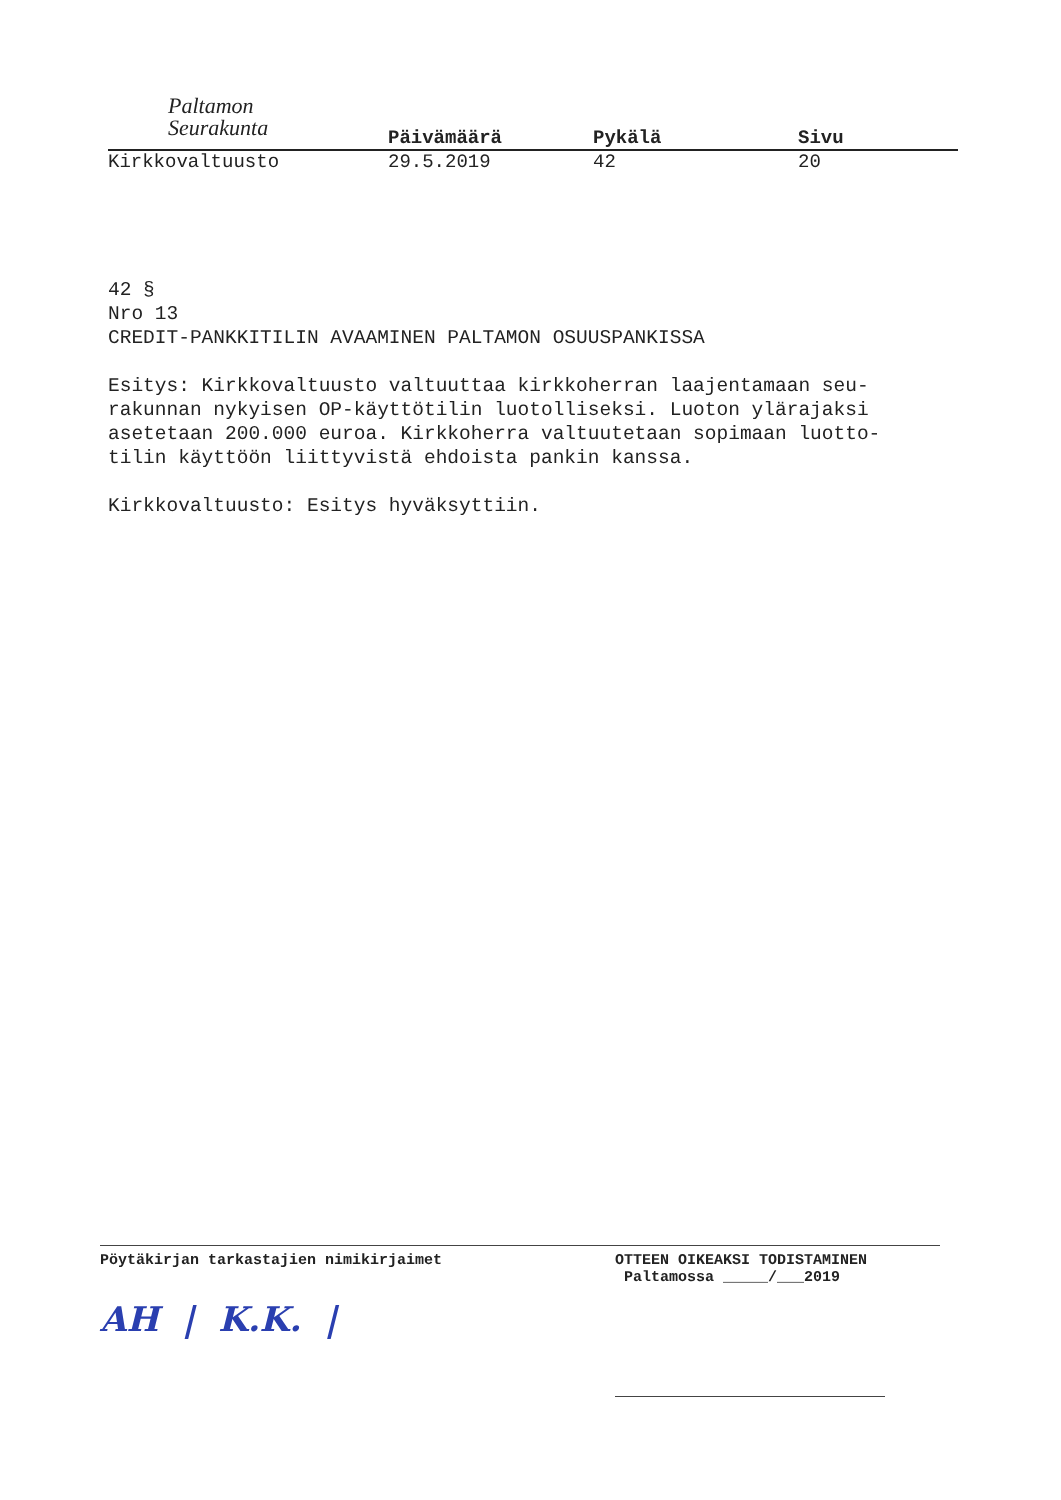Paltamon
Seurakunta
Päivämäärä Pykälä Sivu
Kirkkovaltuusto 29.5.2019 42 20
42 §
Nro 13
CREDIT-PANKKITILIN AVAAMINEN PALTAMON OSUUSPANKISSA
Esitys: Kirkkovaltuusto valtuuttaa kirkkoherran laajentamaan seu-
rakunnan nykyisen OP-käyttötilin luotolliseksi. Luoton ylärajaksi
asetetaan 200.000 euroa. Kirkkoherra valtuutetaan sopimaan luotto-
tilin käyttöön liittyvistä ehdoista pankin kanssa.
Kirkkovaltuusto: Esitys hyväksyttiin.
Pöytäkirjan tarkastajien nimikirjaimet
AH | K.K. |
OTTEEN OIKEAKSI TODISTAMINEN
Paltamossa _____/___2019